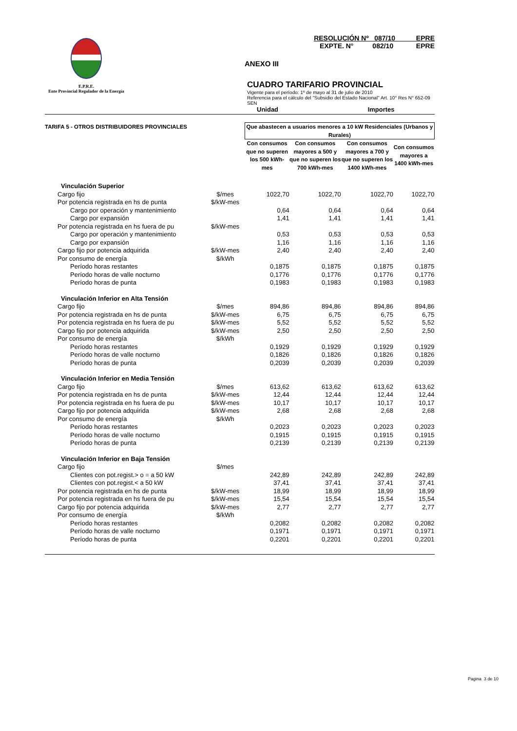E.P.R.E.
Ente Provincial Regulador de la Energía
RESOLUCIÓN Nº 087/10 EPRE
EXPTE. N° 082/10 EPRE
ANEXO III
CUADRO TARIFARIO PROVINCIAL
Vigente para el período: 1º de mayo al 31 de julio de 2010
Referencia para el cálculo del "Subsidio del Estado Nacional" Art. 10° Res N° 652-09 SEN
Unidad Importes
| TARIFA 5 - OTROS DISTRIBUIDORES PROVINCIALES | | Que abastecen a usuarios menores a 10 kW Residenciales (Urbanos y Rurales) | | | |
| --- | --- | --- | --- | --- | --- |
| | | Con consumos que no superen los 500 kWh-mes | Con consumos mayores a 500 y que no superen los 700 kWh-mes | Con consumos mayores a 700 y que no superen los 1400 kWh-mes | Con consumos mayores a 1400 kWh-mes |
| Vinculación Superior | | | | | |
| Cargo fijo | $/mes | 1022,70 | 1022,70 | 1022,70 | 1022,70 |
| Por potencia registrada en hs de punta | $/kW-mes | | | | |
| Cargo por operación y mantenimiento | | 0,64 | 0,64 | 0,64 | 0,64 |
| Cargo por expansión | | 1,41 | 1,41 | 1,41 | 1,41 |
| Por potencia registrada en hs fuera de pu | $/kW-mes | | | | |
| Cargo por operación y mantenimiento | | 0,53 | 0,53 | 0,53 | 0,53 |
| Cargo por expansión | | 1,16 | 1,16 | 1,16 | 1,16 |
| Cargo fijo por potencia adquirida | $/kW-mes | 2,40 | 2,40 | 2,40 | 2,40 |
| Por consumo de energía | $/kWh | | | | |
| Período horas restantes | | 0,1875 | 0,1875 | 0,1875 | 0,1875 |
| Período horas de valle nocturno | | 0,1776 | 0,1776 | 0,1776 | 0,1776 |
| Período horas de punta | | 0,1983 | 0,1983 | 0,1983 | 0,1983 |
| Vinculación Inferior en Alta Tensión | | | | | |
| Cargo fijo | $/mes | 894,86 | 894,86 | 894,86 | 894,86 |
| Por potencia registrada en hs de punta | $/kW-mes | 6,75 | 6,75 | 6,75 | 6,75 |
| Por potencia registrada en hs fuera de pu | $/kW-mes | 5,52 | 5,52 | 5,52 | 5,52 |
| Cargo fijo por potencia adquirida | $/kW-mes | 2,50 | 2,50 | 2,50 | 2,50 |
| Por consumo de energía | $/kWh | | | | |
| Período horas restantes | | 0,1929 | 0,1929 | 0,1929 | 0,1929 |
| Período horas de valle nocturno | | 0,1826 | 0,1826 | 0,1826 | 0,1826 |
| Período horas de punta | | 0,2039 | 0,2039 | 0,2039 | 0,2039 |
| Vinculación Inferior en Media Tensión | | | | | |
| Cargo fijo | $/mes | 613,62 | 613,62 | 613,62 | 613,62 |
| Por potencia registrada en hs de punta | $/kW-mes | 12,44 | 12,44 | 12,44 | 12,44 |
| Por potencia registrada en hs fuera de pu | $/kW-mes | 10,17 | 10,17 | 10,17 | 10,17 |
| Cargo fijo por potencia adquirida | $/kW-mes | 2,68 | 2,68 | 2,68 | 2,68 |
| Por consumo de energía | $/kWh | | | | |
| Período horas restantes | | 0,2023 | 0,2023 | 0,2023 | 0,2023 |
| Período horas de valle nocturno | | 0,1915 | 0,1915 | 0,1915 | 0,1915 |
| Período horas de punta | | 0,2139 | 0,2139 | 0,2139 | 0,2139 |
| Vinculación Inferior en Baja Tensión | | | | | |
| Cargo fijo | $/mes | | | | |
| Clientes con pot.regist.> o = a 50 kW | | 242,89 | 242,89 | 242,89 | 242,89 |
| Clientes con pot.regist.< a 50 kW | | 37,41 | 37,41 | 37,41 | 37,41 |
| Por potencia registrada en hs de punta | $/kW-mes | 18,99 | 18,99 | 18,99 | 18,99 |
| Por potencia registrada en hs fuera de pu | $/kW-mes | 15,54 | 15,54 | 15,54 | 15,54 |
| Cargo fijo por potencia adquirida | $/kW-mes | 2,77 | 2,77 | 2,77 | 2,77 |
| Por consumo de energía | $/kWh | | | | |
| Período horas restantes | | 0,2082 | 0,2082 | 0,2082 | 0,2082 |
| Período horas de valle nocturno | | 0,1971 | 0,1971 | 0,1971 | 0,1971 |
| Período horas de punta | | 0,2201 | 0,2201 | 0,2201 | 0,2201 |
Pagina 3 de 10